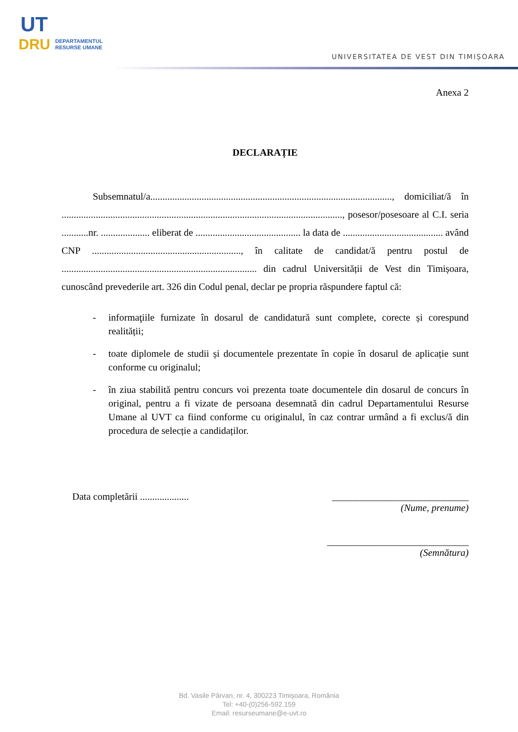UT
DRU DEPARTAMENTUL
RESURSE UMANE
UNIVERSITATEA DE VEST DIN TIMIȘOARA
Anexa 2
DECLARAȚIE
Subsemnatul/a..................................................................................................., domiciliat/ă în ..................................................................................................................., posesor/posesoare al C.I. seria ...........nr. .................... eliberat de ........................................... la data de ......................................... având CNP ............................................................., în calitate de candidat/ă pentru postul de ................................................................................ din cadrul Universității de Vest din Timișoara, cunoscând prevederile art. 326 din Codul penal, declar pe propria răspundere faptul că:
- informaţiile furnizate în dosarul de candidatură sunt complete, corecte și corespund realității;
- toate diplomele de studii și documentele prezentate în copie în dosarul de aplicație sunt conforme cu originalul;
- în ziua stabilită pentru concurs voi prezenta toate documentele din dosarul de concurs în original, pentru a fi vizate de persoana desemnată din cadrul Departamentului Resurse Umane al UVT ca fiind conforme cu originalul, în caz contrar urmând a fi exclus/ă din procedura de selecție a candidaților.
Data completării ....................
____________________________
(Nume, prenume)
_____________________________
(Semnătura)
Bd. Vasile Pârvan, nr. 4, 300223 Timişoara, România
Tel: +40-(0)256-592.159
Email: resurseumane@e-uvt.ro